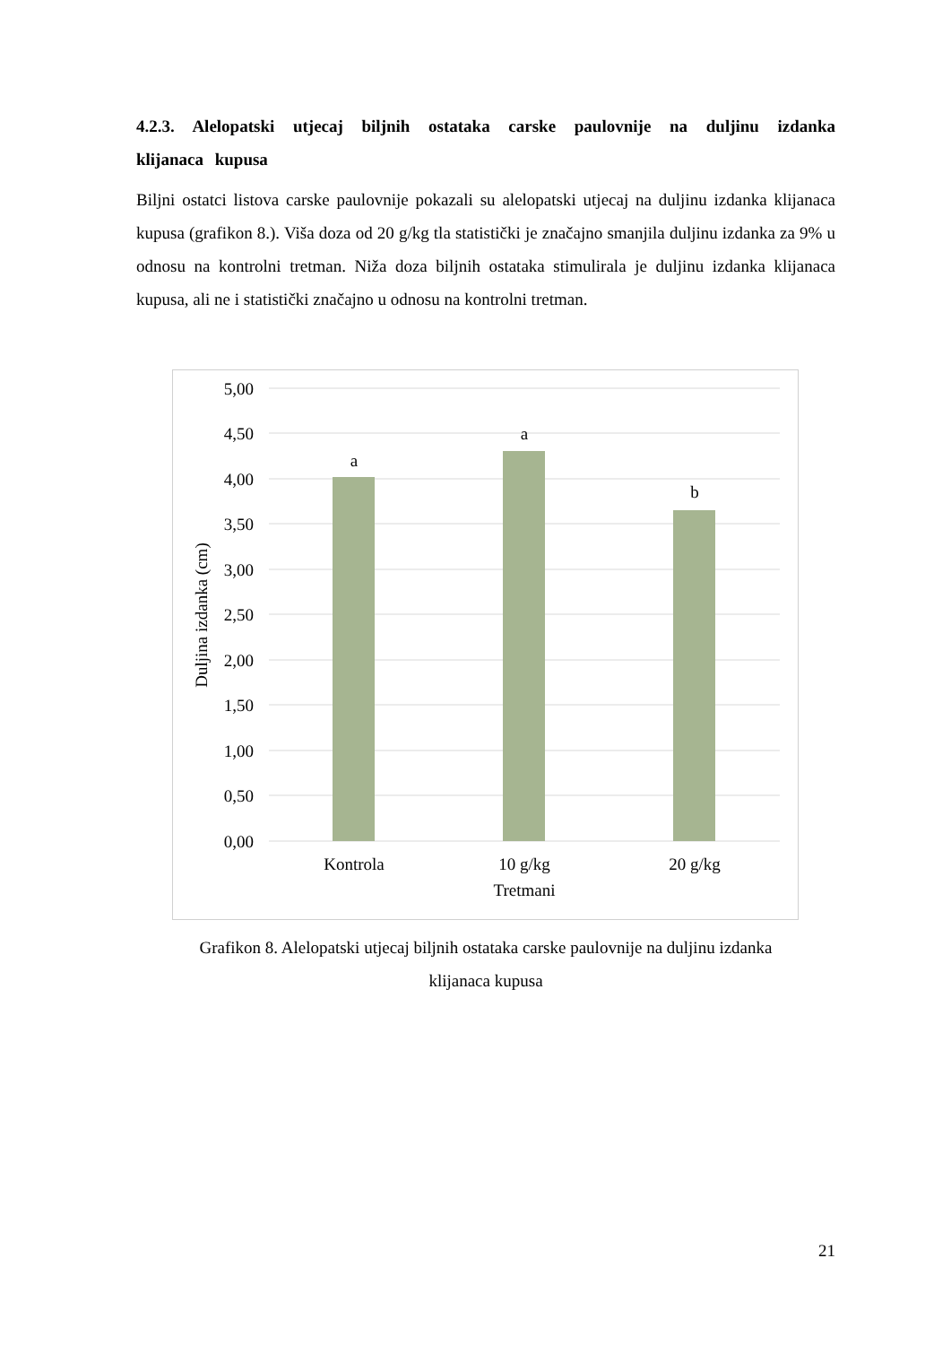4.2.3. Alelopatski utjecaj biljnih ostataka carske paulovnije na duljinu izdanka klijanaca kupusa
Biljni ostatci listova carske paulovnije pokazali su alelopatski utjecaj na duljinu izdanka klijanaca kupusa (grafikon 8.). Viša doza od 20 g/kg tla statistički je značajno smanjila duljinu izdanka za 9% u odnosu na kontrolni tretman. Niža doza biljnih ostataka stimulirala je duljinu izdanka klijanaca kupusa, ali ne i statistički značajno u odnosu na kontrolni tretman.
5,00
4,50
4,00
3,50
3,00
2,50
2,00
1,50
1,00
0,50
0,00
a
a
b
Kontrola
10 g/kg
20 g/kg
Tretmani
Duljina izdanka (cm)
Grafikon 8. Alelopatski utjecaj biljnih ostataka carske paulovnije na duljinu izdanka
klijanaca kupusa
21